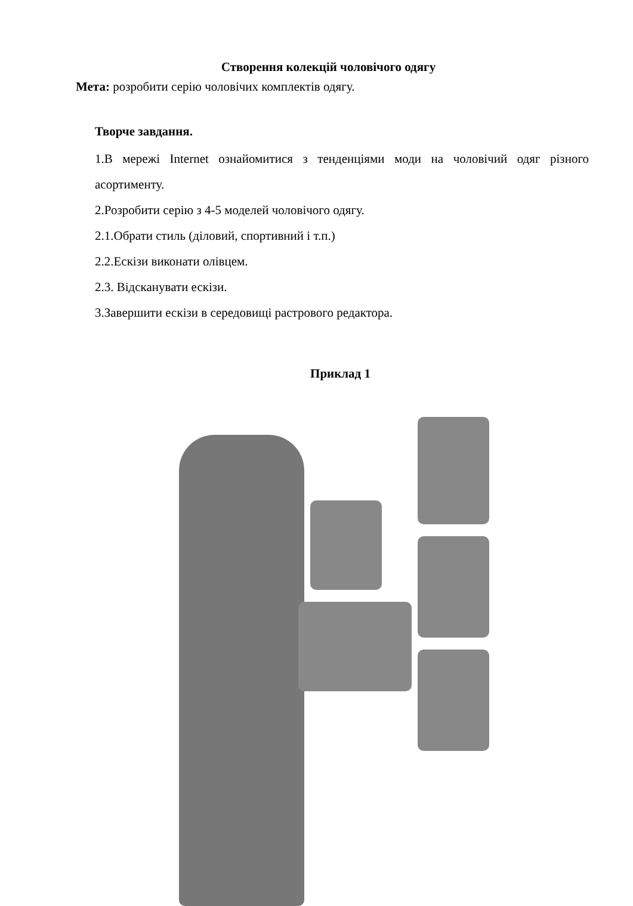Створення колекцій чоловічого одягу
Мета: розробити серію чоловічих комплектів одягу.
Творче завдання.
1.В мережі Internet ознайомитися з тенденціями моди на чоловічий одяг різного асортименту.
2.Розробити серію з 4-5 моделей чоловічого одягу.
2.1.Обрати стиль (діловий, спортивний і т.п.)
2.2.Ескізи виконати олівцем.
2.3. Відсканувати ескізи.
3.Завершити ескізи в середовищі растрового редактора.
Приклад 1